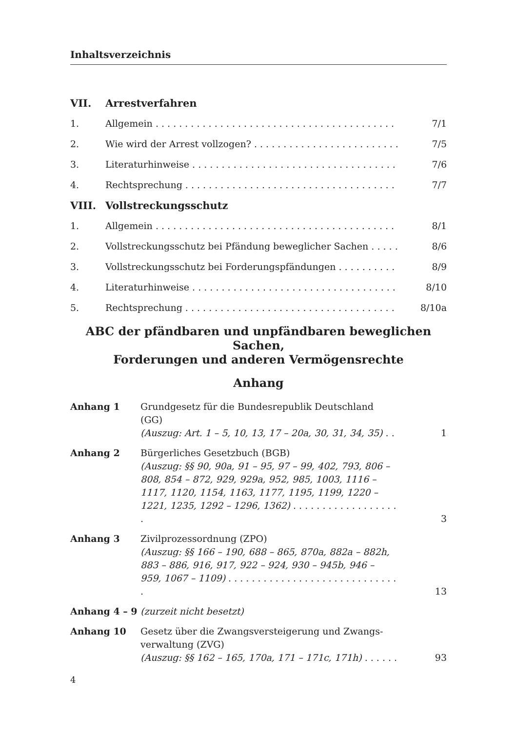Inhaltsverzeichnis
VII. Arrestverfahren
1. Allgemein . . . . . . . . . . . . . . . . . . . . . . . . . . . . . . . . . . . . . . . . . . 7/1
2. Wie wird der Arrest vollzogen? . . . . . . . . . . . . . . . . . . . . . . . . . 7/5
3. Literaturhinweise . . . . . . . . . . . . . . . . . . . . . . . . . . . . . . . . . . . 7/6
4. Rechtsprechung . . . . . . . . . . . . . . . . . . . . . . . . . . . . . . . . . . . . . 7/7
VIII. Vollstreckungsschutz
1. Allgemein . . . . . . . . . . . . . . . . . . . . . . . . . . . . . . . . . . . . . . . . . . 8/1
2. Vollstreckungsschutz bei Pfändung beweglicher Sachen . . . . . 8/6
3. Vollstreckungsschutz bei Forderungspfändungen . . . . . . . . . . . 8/9
4. Literaturhinweise . . . . . . . . . . . . . . . . . . . . . . . . . . . . . . . . . . . 8/10
5. Rechtsprechung . . . . . . . . . . . . . . . . . . . . . . . . . . . . . . . . . . . . . 8/10a
ABC der pfändbaren und unpfändbaren beweglichen Sachen,
Forderungen und anderen Vermögensrechte
Anhang
Anhang 1 Grundgesetz für die Bundesrepublik Deutschland
(GG)
(Auszug: Art. 1 – 5, 10, 13, 17 – 20a, 30, 31, 34, 35) . . 1
Anhang 2 Bürgerliches Gesetzbuch (BGB)
(Auszug: §§ 90, 90a, 91 – 95, 97 – 99, 402, 793, 806 –
808, 854 – 872, 929, 929a, 952, 985, 1003, 1116 –
1117, 1120, 1154, 1163, 1177, 1195, 1199, 1220 –
1221, 1235, 1292 – 1296, 1362) . . . . . . . . . . . . . . . . . . . 3
Anhang 3 Zivilprozessordnung (ZPO)
(Auszug: §§ 166 – 190, 688 – 865, 870a, 882a – 882h,
883 – 886, 916, 917, 922 – 924, 930 – 945b, 946 –
959, 1067 – 1109) . . . . . . . . . . . . . . . . . . . . . . . . . . . . . . 13
Anhang 4 – 9 (zurzeit nicht besetzt)
Anhang 10 Gesetz über die Zwangsversteigerung und Zwangs-
verwaltung (ZVG)
(Auszug: §§ 162 – 165, 170a, 171 – 171c, 171h) . . . . . . 93
4